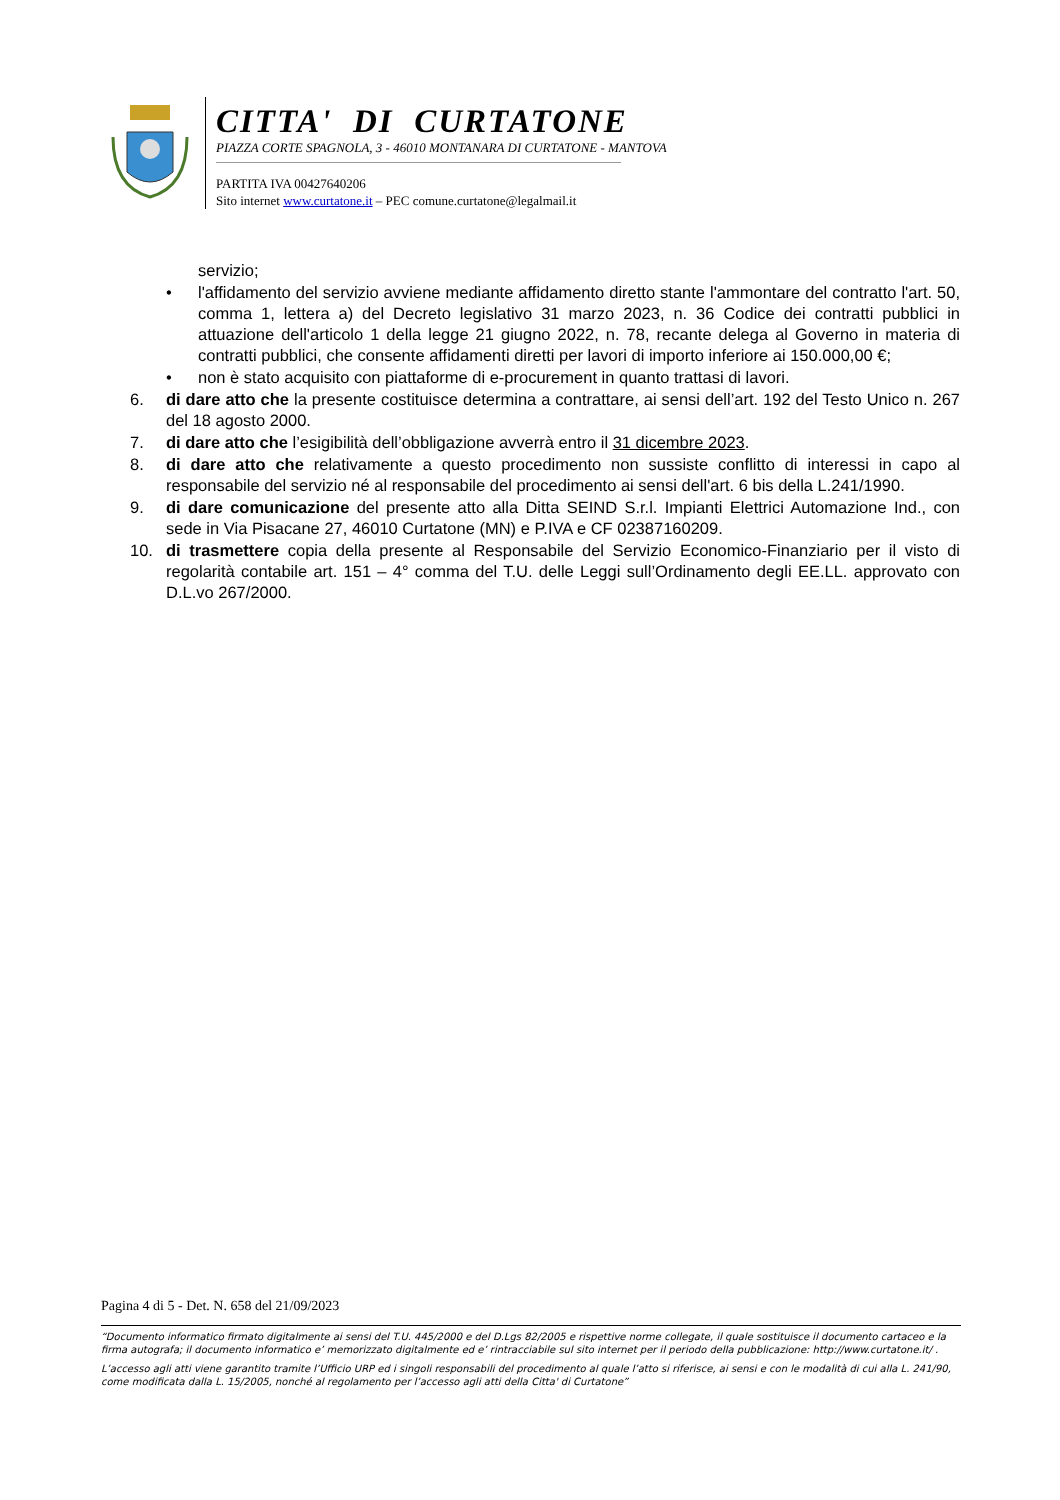CITTA' DI CURTATONE
PIAZZA CORTE SPAGNOLA, 3 - 46010 MONTANARA DI CURTATONE - MANTOVA
PARTITA IVA 00427640206
Sito internet www.curtatone.it – PEC comune.curtatone@legalmail.it
servizio;
• l'affidamento del servizio avviene mediante affidamento diretto stante l'ammontare del contratto l'art. 50, comma 1, lettera a) del Decreto legislativo 31 marzo 2023, n. 36 Codice dei contratti pubblici in attuazione dell'articolo 1 della legge 21 giugno 2022, n. 78, recante delega al Governo in materia di contratti pubblici, che consente affidamenti diretti per lavori di importo inferiore ai 150.000,00 €;
• non è stato acquisito con piattaforme di e-procurement in quanto trattasi di lavori.
6. di dare atto che la presente costituisce determina a contrattare, ai sensi dell’art. 192 del Testo Unico n. 267 del 18 agosto 2000.
7. di dare atto che l’esigibilità dell’obbligazione avverrà entro il 31 dicembre 2023.
8. di dare atto che relativamente a questo procedimento non sussiste conflitto di interessi in capo al responsabile del servizio né al responsabile del procedimento ai sensi dell'art. 6 bis della L.241/1990.
9. di dare comunicazione del presente atto alla Ditta SEIND S.r.l. Impianti Elettrici Automazione Ind., con sede in Via Pisacane 27, 46010 Curtatone (MN) e P.IVA e CF 02387160209.
10. di trasmettere copia della presente al Responsabile del Servizio Economico-Finanziario per il visto di regolarità contabile art. 151 – 4° comma del T.U. delle Leggi sull’Ordinamento degli EE.LL. approvato con D.L.vo 267/2000.
Pagina 4 di 5 - Det. N. 658 del 21/09/2023
“Documento informatico firmato digitalmente ai sensi del T.U. 445/2000 e del D.Lgs 82/2005 e rispettive norme collegate, il quale sostituisce il documento cartaceo e la firma autografa; il documento informatico e’ memorizzato digitalmente ed e’ rintracciabile sul sito internet per il periodo della pubblicazione: http://www.curtatone.it/ .
L’accesso agli atti viene garantito tramite l’Ufficio URP ed i singoli responsabili del procedimento al quale l’atto si riferisce, ai sensi e con le modalità di cui alla L. 241/90, come modificata dalla L. 15/2005, nonché al regolamento per l’accesso agli atti della Citta' di Curtatone”